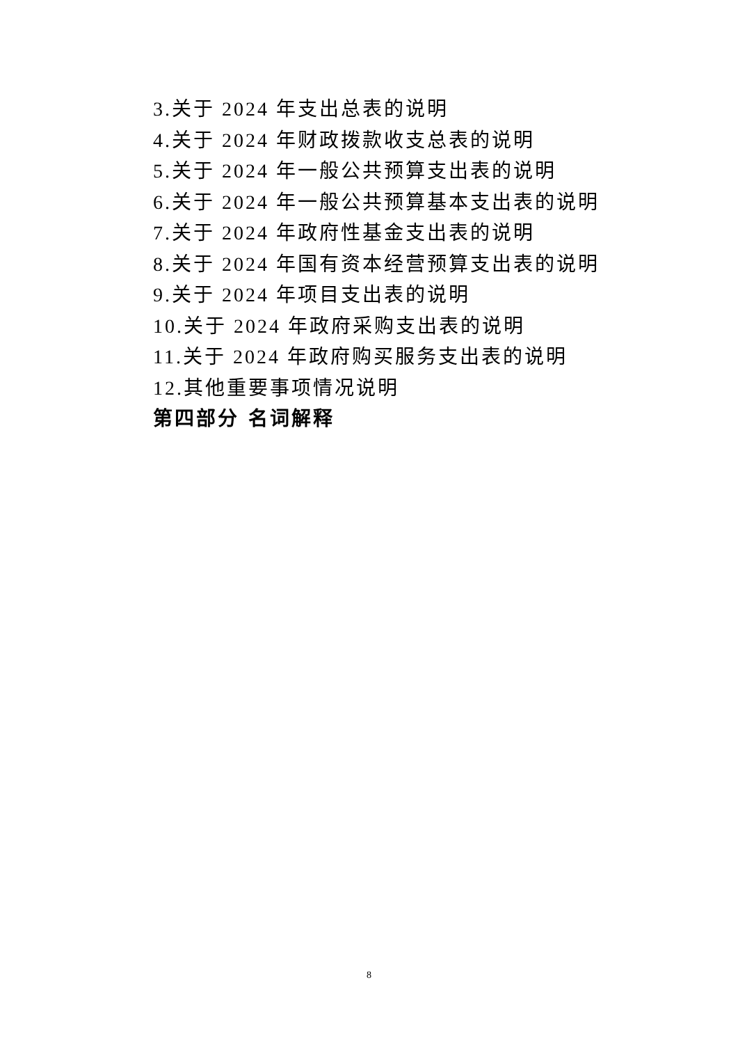3.关于 2024 年支出总表的说明
4.关于 2024 年财政拨款收支总表的说明
5.关于 2024 年一般公共预算支出表的说明
6.关于 2024 年一般公共预算基本支出表的说明
7.关于 2024 年政府性基金支出表的说明
8.关于 2024 年国有资本经营预算支出表的说明
9.关于 2024 年项目支出表的说明
10.关于 2024 年政府采购支出表的说明
11.关于 2024 年政府购买服务支出表的说明
12.其他重要事项情况说明
第四部分 名词解释
8